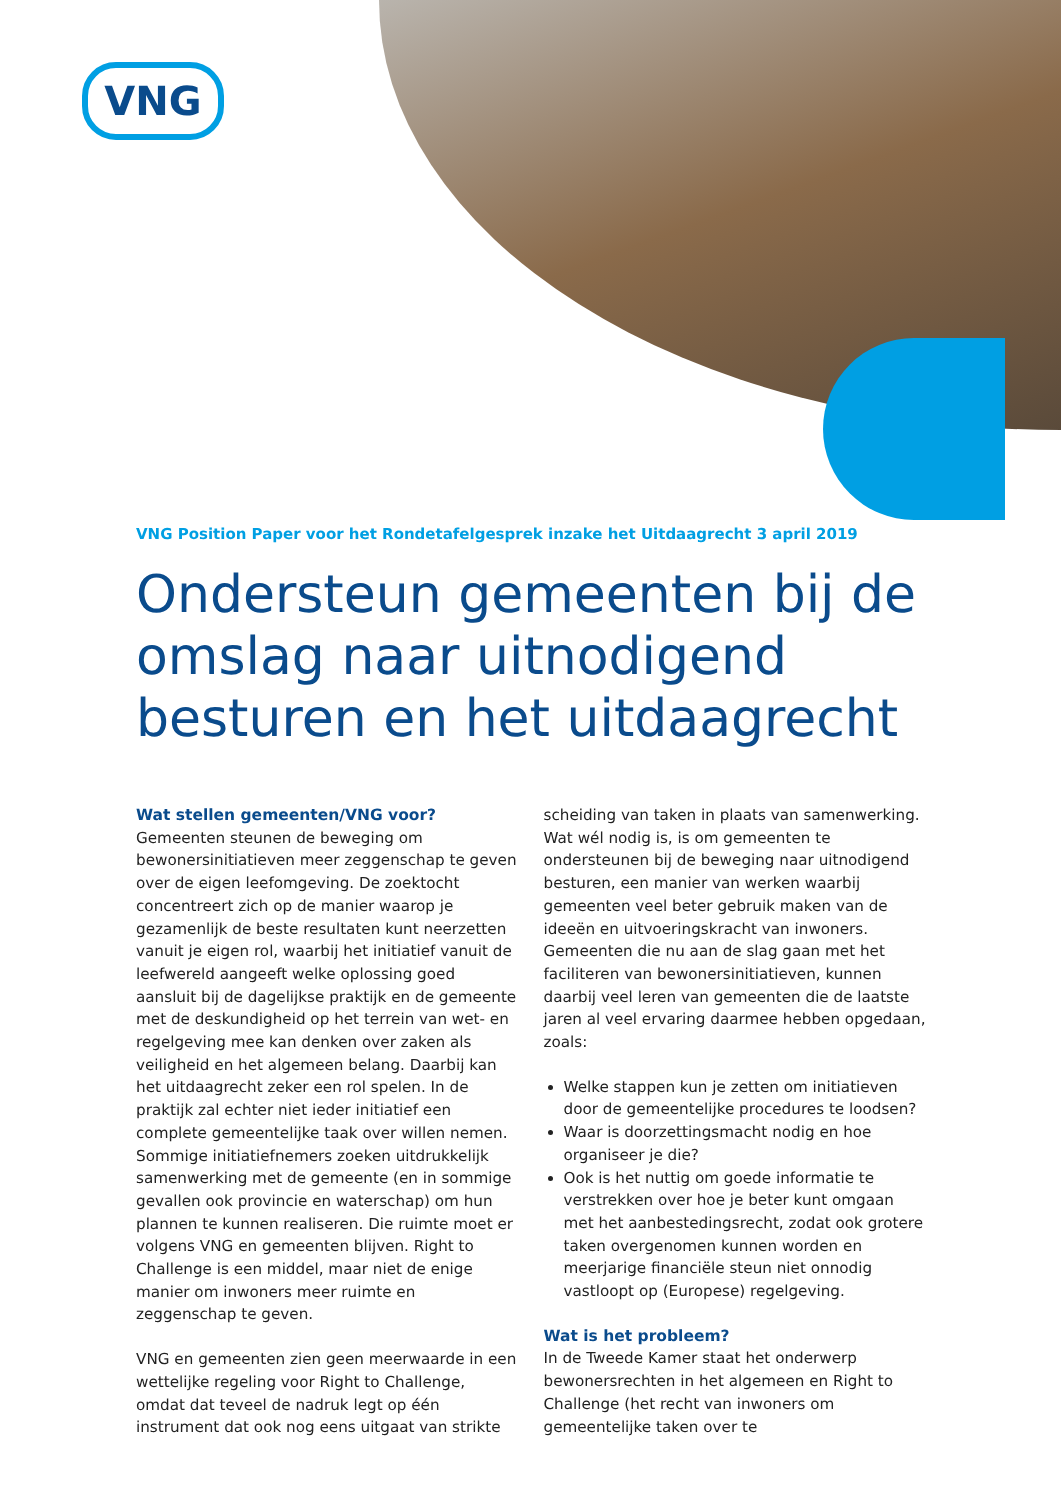VNG
VNG Position Paper voor het Rondetafelgesprek inzake het Uitdaagrecht 3 april 2019
Ondersteun gemeenten bij de omslag naar uitnodigend besturen en het uitdaagrecht
Wat stellen gemeenten/VNG voor?
Gemeenten steunen de beweging om bewonersinitiatieven meer zeggenschap te geven over de eigen leefomgeving. De zoektocht concentreert zich op de manier waarop je gezamenlijk de beste resultaten kunt neerzetten vanuit je eigen rol, waarbij het initiatief vanuit de leefwereld aangeeft welke oplossing goed aansluit bij de dagelijkse praktijk en de gemeente met de deskundigheid op het terrein van wet- en regelgeving mee kan denken over zaken als veiligheid en het algemeen belang. Daarbij kan het uitdaagrecht zeker een rol spelen. In de praktijk zal echter niet ieder initiatief een complete gemeentelijke taak over willen nemen. Sommige initiatiefnemers zoeken uitdrukkelijk samenwerking met de gemeente (en in sommige gevallen ook provincie en waterschap) om hun plannen te kunnen realiseren. Die ruimte moet er volgens VNG en gemeenten blijven. Right to Challenge is een middel, maar niet de enige manier om inwoners meer ruimte en zeggenschap te geven.
VNG en gemeenten zien geen meerwaarde in een wettelijke regeling voor Right to Challenge, omdat dat teveel de nadruk legt op één instrument dat ook nog eens uitgaat van strikte scheiding van taken in plaats van samenwerking. Wat wél nodig is, is om gemeenten te ondersteunen bij de beweging naar uitnodigend besturen, een manier van werken waarbij gemeenten veel beter gebruik maken van de ideeën en uitvoeringskracht van inwoners. Gemeenten die nu aan de slag gaan met het faciliteren van bewonersinitiatieven, kunnen daarbij veel leren van gemeenten die de laatste jaren al veel ervaring daarmee hebben opgedaan, zoals:
Welke stappen kun je zetten om initiatieven door de gemeentelijke procedures te loodsen?
Waar is doorzettingsmacht nodig en hoe organiseer je die?
Ook is het nuttig om goede informatie te verstrekken over hoe je beter kunt omgaan met het aanbestedingsrecht, zodat ook grotere taken overgenomen kunnen worden en meerjarige financiële steun niet onnodig vastloopt op (Europese) regelgeving.
Wat is het probleem?
In de Tweede Kamer staat het onderwerp bewonersrechten in het algemeen en Right to Challenge (het recht van inwoners om gemeentelijke taken over te